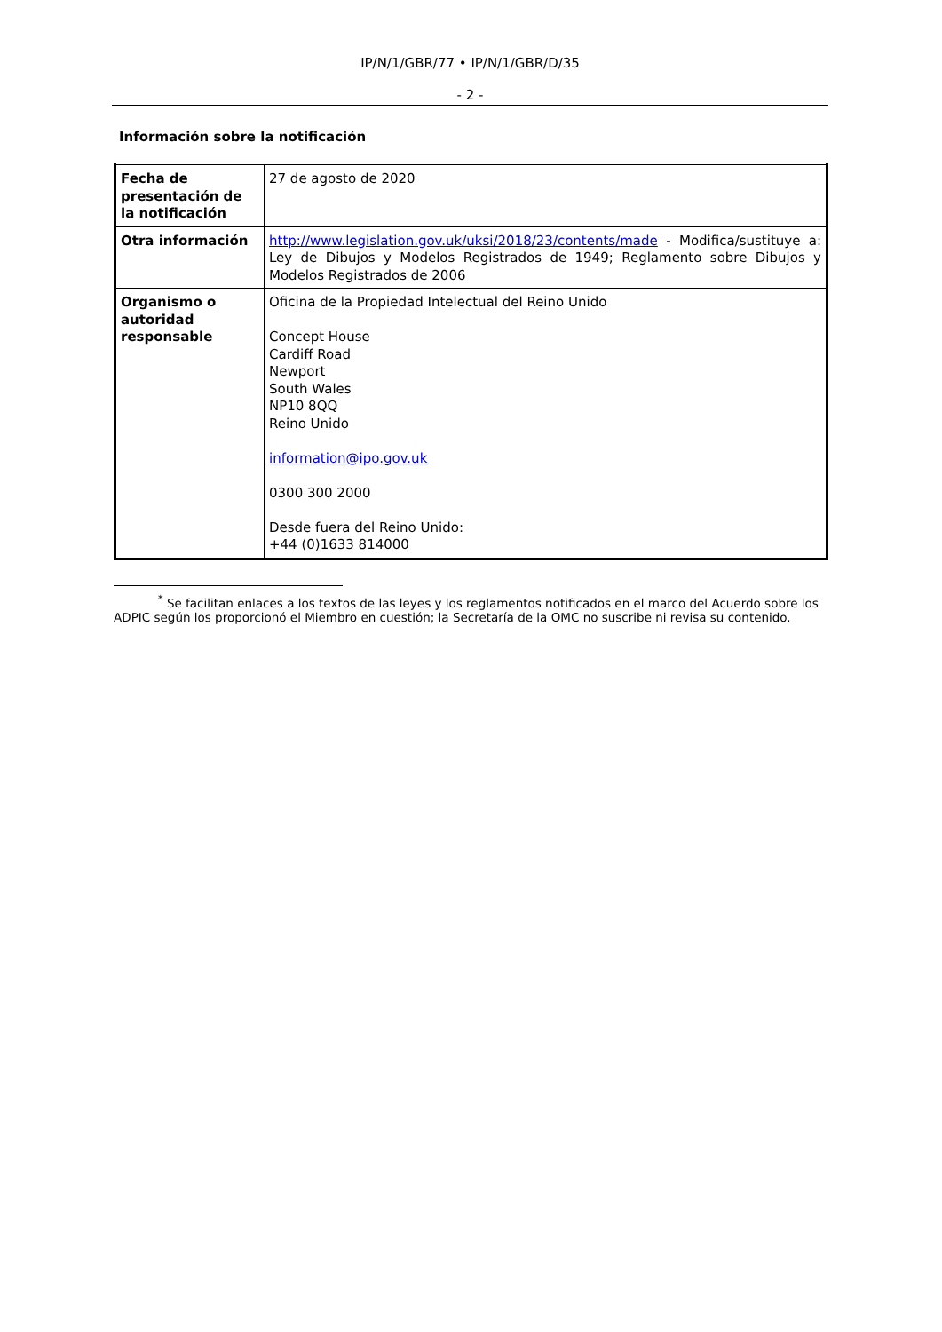IP/N/1/GBR/77 • IP/N/1/GBR/D/35
- 2 -
Información sobre la notificación
| Fecha de presentación de la notificación | 27 de agosto de 2020 |
| Otra información | http://www.legislation.gov.uk/uksi/2018/23/contents/made - Modifica/sustituye a: Ley de Dibujos y Modelos Registrados de 1949; Reglamento sobre Dibujos y Modelos Registrados de 2006 |
| Organismo o autoridad responsable | Oficina de la Propiedad Intelectual del Reino Unido Concept House Cardiff Road Newport South Wales NP10 8QQ Reino Unido information@ipo.gov.uk 0300 300 2000 Desde fuera del Reino Unido: +44 (0)1633 814000 |
<sup>*</sup> Se facilitan enlaces a los textos de las leyes y los reglamentos notificados en el marco del Acuerdo sobre los ADPIC según los proporcionó el Miembro en cuestión; la Secretaría de la OMC no suscribe ni revisa su contenido.